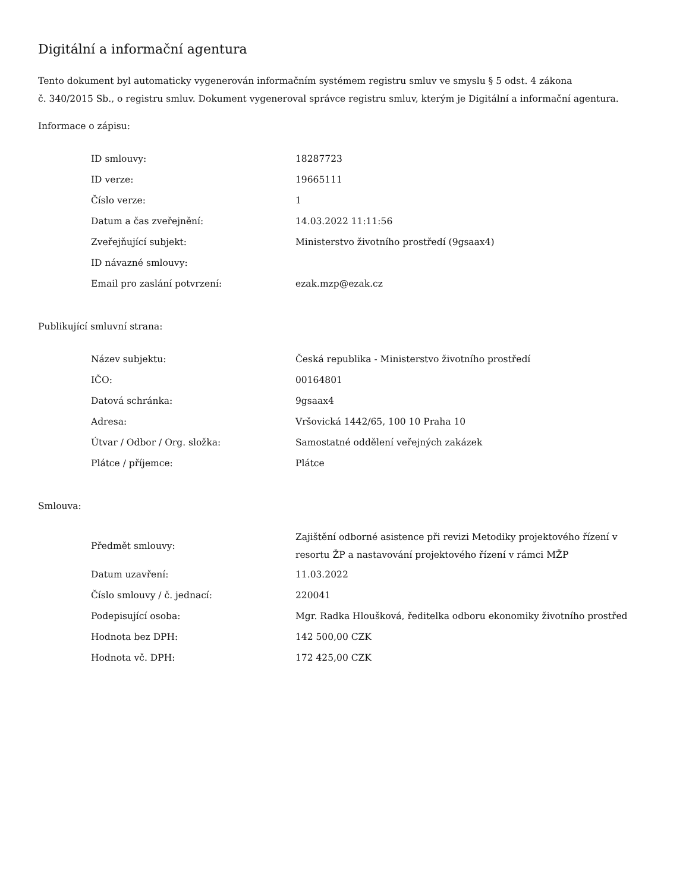Digitální a informační agentura
Tento dokument byl automaticky vygenerován informačním systémem registru smluv ve smyslu § 5 odst. 4 zákona
č. 340/2015 Sb., o registru smluv. Dokument vygeneroval správce registru smluv, kterým je Digitální a informační agentura.
Informace o zápisu:
| ID smlouvy: | 18287723 |
| ID verze: | 19665111 |
| Číslo verze: | 1 |
| Datum a čas zveřejnění: | 14.03.2022 11:11:56 |
| Zveřejňující subjekt: | Ministerstvo životního prostředí (9gsaax4) |
| ID návazné smlouvy: | |
| Email pro zaslání potvrzení: | ezak.mzp@ezak.cz |
Publikující smluvní strana:
| Název subjektu: | Česká republika - Ministerstvo životního prostředí |
| IČO: | 00164801 |
| Datová schránka: | 9gsaax4 |
| Adresa: | Vršovická 1442/65, 100 10 Praha 10 |
| Útvar / Odbor / Org. složka: | Samostatné oddělení veřejných zakázek |
| Plátce / příjemce: | Plátce |
Smlouva:
| Předmět smlouvy: | Zajištění odborné asistence při revizi Metodiky projektového řízení v resortu ŽP a nastavování projektového řízení v rámci MŽP |
| Datum uzavření: | 11.03.2022 |
| Číslo smlouvy / č. jednací: | 220041 |
| Podepisující osoba: | Mgr. Radka Hloušková, ředitelka odboru ekonomiky životního prostřed |
| Hodnota bez DPH: | 142 500,00 CZK |
| Hodnota vč. DPH: | 172 425,00 CZK |